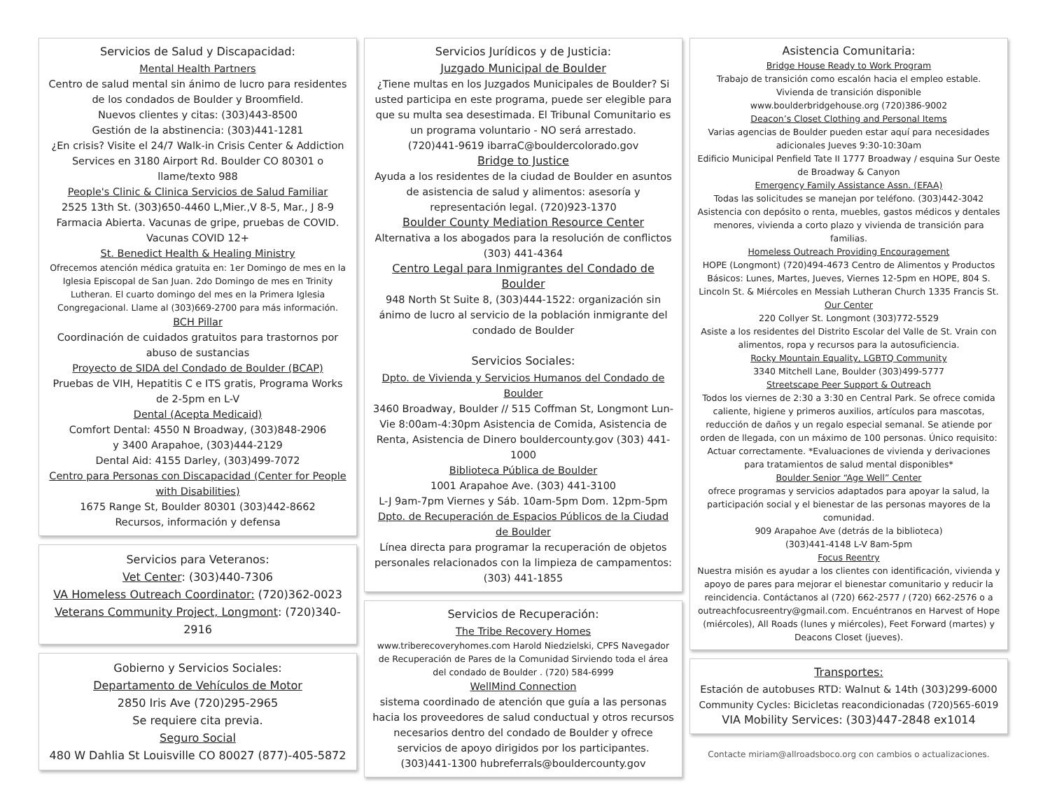Servicios de Salud y Discapacidad:
Mental Health Partners
Centro de salud mental sin ánimo de lucro para residentes de los condados de Boulder y Broomfield.
Nuevos clientes y citas: (303)443-8500
Gestión de la abstinencia: (303)441-1281
¿En crisis? Visite el 24/7 Walk-in Crisis Center & Addiction Services en 3180 Airport Rd. Boulder CO 80301 o llame/texto 988
People's Clinic & Clinica Servicios de Salud Familiar
2525 13th St. (303)650-4460 L,Mier.,V 8-5, Mar., J 8-9 Farmacia Abierta. Vacunas de gripe, pruebas de COVID. Vacunas COVID 12+
St. Benedict Health & Healing Ministry
Ofrecemos atención médica gratuita en: 1er Domingo de mes en la Iglesia Episcopal de San Juan. 2do Domingo de mes en Trinity Lutheran. El cuarto domingo del mes en la Primera Iglesia Congregacional. Llame al (303)669-2700 para más información.
BCH Pillar
Coordinación de cuidados gratuitos para trastornos por abuso de sustancias
Proyecto de SIDA del Condado de Boulder (BCAP)
Pruebas de VIH, Hepatitis C e ITS gratis, Programa Works de 2-5pm en L-V
Dental (Acepta Medicaid)
Comfort Dental: 4550 N Broadway, (303)848-2906
y 3400 Arapahoe, (303)444-2129
Dental Aid: 4155 Darley, (303)499-7072
Centro para Personas con Discapacidad (Center for People with Disabilities)
1675 Range St, Boulder 80301 (303)442-8662
Recursos, información y defensa
Servicios para Veteranos:
Vet Center: (303)440-7306
VA Homeless Outreach Coordinator: (720)362-0023
Veterans Community Project, Longmont: (720)340-2916
Gobierno y Servicios Sociales:
Departamento de Vehículos de Motor
2850 Iris Ave (720)295-2965
Se requiere cita previa.
Seguro Social
480 W Dahlia St Louisville CO 80027 (877)-405-5872
Servicios Jurídicos y de Justicia:
Juzgado Municipal de Boulder
¿Tiene multas en los Juzgados Municipales de Boulder? Si usted participa en este programa, puede ser elegible para que su multa sea desestimada. El Tribunal Comunitario es un programa voluntario - NO será arrestado.
(720)441-9619 ibarraC@bouldercolorado.gov
Bridge to Justice
Ayuda a los residentes de la ciudad de Boulder en asuntos de asistencia de salud y alimentos: asesoría y representación legal. (720)923-1370
Boulder County Mediation Resource Center
Alternativa a los abogados para la resolución de conflictos (303) 441-4364
Centro Legal para Inmigrantes del Condado de Boulder
948 North St Suite 8, (303)444-1522: organización sin ánimo de lucro al servicio de la población inmigrante del condado de Boulder
Servicios Sociales:
Dpto. de Vivienda y Servicios Humanos del Condado de Boulder
3460 Broadway, Boulder // 515 Coffman St, Longmont Lun-Vie 8:00am-4:30pm Asistencia de Comida, Asistencia de Renta, Asistencia de Dinero bouldercounty.gov (303) 441-1000
Biblioteca Pública de Boulder
1001 Arapahoe Ave. (303) 441-3100
L-J 9am-7pm Viernes y Sáb. 10am-5pm Dom. 12pm-5pm
Dpto. de Recuperación de Espacios Públicos de la Ciudad de Boulder
Línea directa para programar la recuperación de objetos personales relacionados con la limpieza de campamentos: (303) 441-1855
Servicios de Recuperación:
The Tribe Recovery Homes
www.triberecoveryhomes.com Harold Niedzielski, CPFS Navegador de Recuperación de Pares de la Comunidad Sirviendo toda el área del condado de Boulder . (720) 584-6999
WellMind Connection
sistema coordinado de atención que guía a las personas hacia los proveedores de salud conductual y otros recursos necesarios dentro del condado de Boulder y ofrece servicios de apoyo dirigidos por los participantes. (303)441-1300 hubreferrals@bouldercounty.gov
Asistencia Comunitaria:
Bridge House Ready to Work Program
Trabajo de transición como escalón hacia el empleo estable. Vivienda de transición disponible
www.boulderbridgehouse.org (720)386-9002
Deacon’s Closet Clothing and Personal Items
Varias agencias de Boulder pueden estar aquí para necesidades adicionales Jueves 9:30-10:30am
Edificio Municipal Penfield Tate II 1777 Broadway / esquina Sur Oeste de Broadway & Canyon
Emergency Family Assistance Assn. (EFAA)
Todas las solicitudes se manejan por teléfono. (303)442-3042
Asistencia con depósito o renta, muebles, gastos médicos y dentales menores, vivienda a corto plazo y vivienda de transición para familias.
Homeless Outreach Providing Encouragement
HOPE (Longmont) (720)494-4673 Centro de Alimentos y Productos Básicos: Lunes, Martes, Jueves, Viernes 12-5pm en HOPE, 804 S. Lincoln St. & Miércoles en Messiah Lutheran Church 1335 Francis St.
Our Center
220 Collyer St. Longmont (303)772-5529
Asiste a los residentes del Distrito Escolar del Valle de St. Vrain con alimentos, ropa y recursos para la autosuficiencia.
Rocky Mountain Equality, LGBTQ Community
3340 Mitchell Lane, Boulder (303)499-5777
Streetscape Peer Support & Outreach
Todos los viernes de 2:30 a 3:30 en Central Park. Se ofrece comida caliente, higiene y primeros auxilios, artículos para mascotas, reducción de daños y un regalo especial semanal. Se atiende por orden de llegada, con un máximo de 100 personas. Único requisito: Actuar correctamente. *Evaluaciones de vivienda y derivaciones para tratamientos de salud mental disponibles*
Boulder Senior “Age Well” Center
ofrece programas y servicios adaptados para apoyar la salud, la participación social y el bienestar de las personas mayores de la comunidad.
909 Arapahoe Ave (detrás de la biblioteca)
(303)441-4148 L-V 8am-5pm
Focus Reentry
Nuestra misión es ayudar a los clientes con identificación, vivienda y apoyo de pares para mejorar el bienestar comunitario y reducir la reincidencia. Contáctanos al (720) 662-2577 / (720) 662-2576 o a outreachfocusreentry@gmail.com. Encuéntranos en Harvest of Hope (miércoles), All Roads (lunes y miércoles), Feet Forward (martes) y Deacons Closet (jueves).
Transportes:
Estación de autobuses RTD: Walnut & 14th (303)299-6000
Community Cycles: Bicicletas reacondicionadas (720)565-6019
VIA Mobility Services: (303)447-2848 ex1014
Contacte miriam@allroadsboco.org con cambios o actualizaciones.